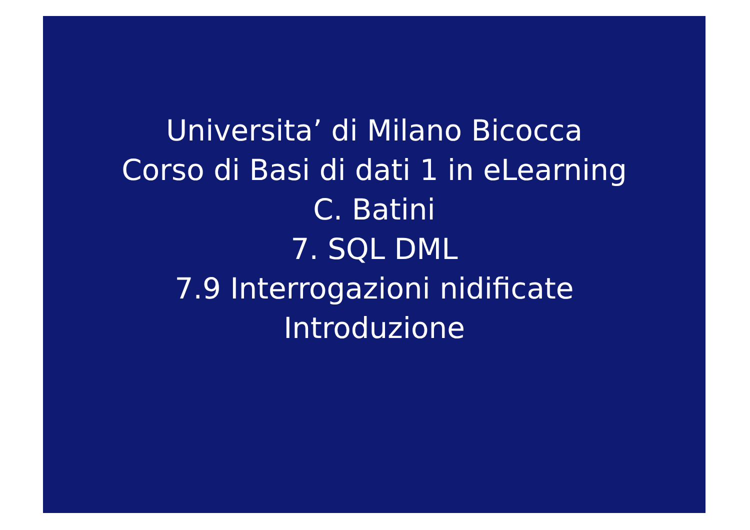Universita’ di Milano Bicocca
Corso di Basi di dati 1 in eLearning
C. Batini
7. SQL DML
7.9 Interrogazioni nidificate
Introduzione